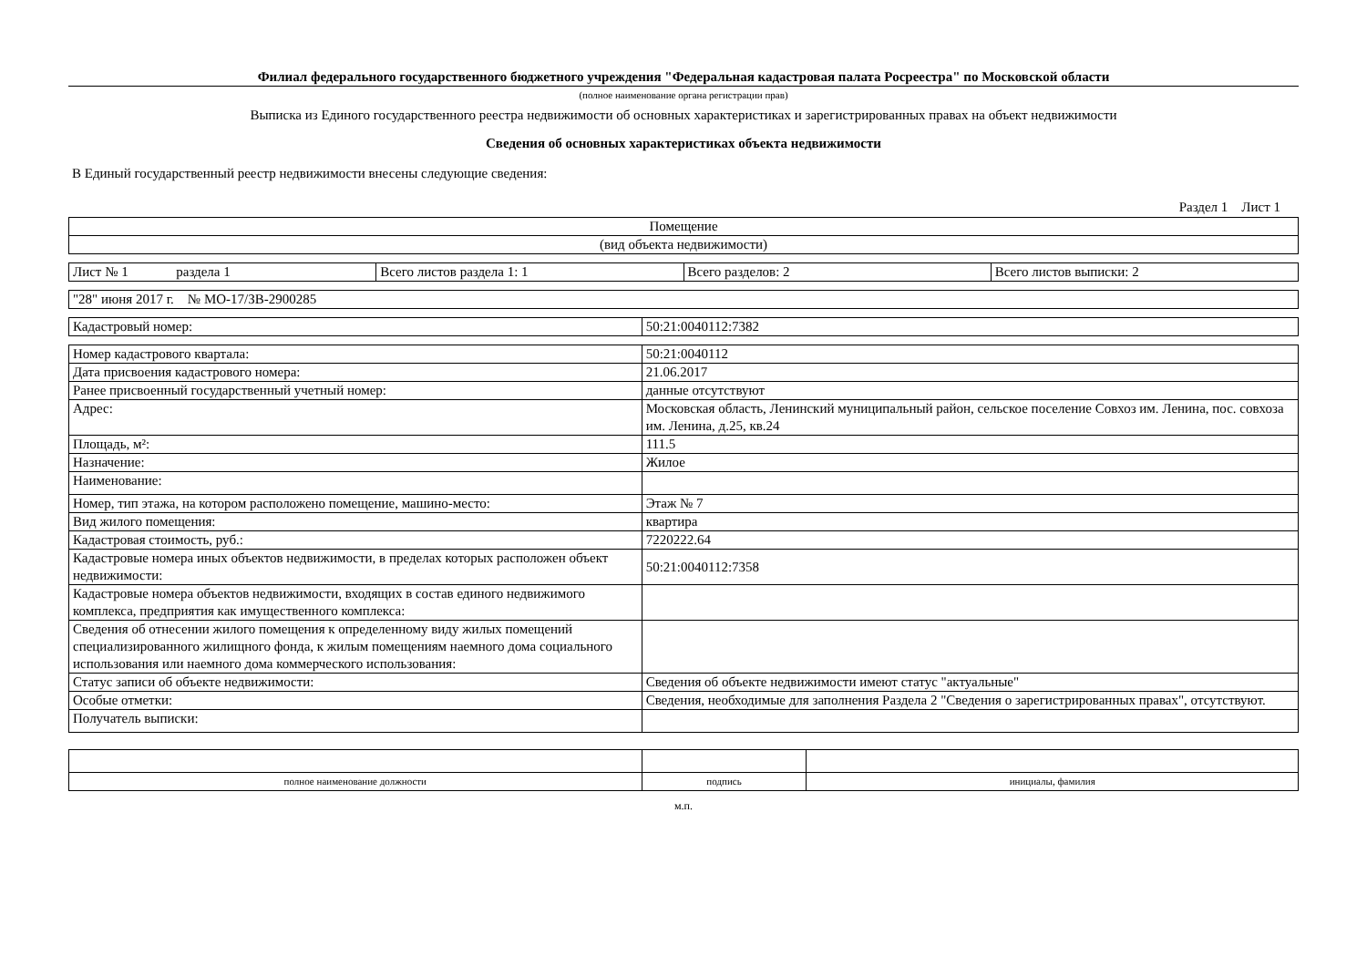Филиал федерального государственного бюджетного учреждения "Федеральная кадастровая палата Росреестра" по Московской области
(полное наименование органа регистрации прав)
Выписка из Единого государственного реестра недвижимости об основных характеристиках и зарегистрированных правах на объект недвижимости
Сведения об основных характеристиках объекта недвижимости
В Единый государственный реестр недвижимости внесены следующие сведения:
Раздел 1 Лист 1
| Помещение |
| (вид объекта недвижимости) |
| Лист № 1 раздела 1 | Всего листов раздела 1: 1 | Всего разделов: 2 | Всего листов выписки: 2 |
| "28" июня 2017 г. № МО-17/ЗВ-2900285 |
| Кадастровый номер: | 50:21:0040112:7382 |
| Номер кадастрового квартала: | 50:21:0040112 |
| Дата присвоения кадастрового номера: | 21.06.2017 |
| Ранее присвоенный государственный учетный номер: | данные отсутствуют |
| Адрес: | Московская область, Ленинский муниципальный район, сельское поселение Совхоз им. Ленина, пос. совхоза им. Ленина, д.25, кв.24 |
| Площадь, м²: | 111.5 |
| Назначение: | Жилое |
| Наименование: | |
| Номер, тип этажа, на котором расположено помещение, машино-место: | Этаж № 7 |
| Вид жилого помещения: | квартира |
| Кадастровая стоимость, руб.: | 7220222.64 |
| Кадастровые номера иных объектов недвижимости, в пределах которых расположен объект недвижимости: | 50:21:0040112:7358 |
| Кадастровые номера объектов недвижимости, входящих в состав единого недвижимого комплекса, предприятия как имущественного комплекса: | |
| Сведения об отнесении жилого помещения к определенному виду жилых помещений специализированного жилищного фонда, к жилым помещениям наемного дома социального использования или наемного дома коммерческого использования: | |
| Статус записи об объекте недвижимости: | Сведения об объекте недвижимости имеют статус "актуальные" |
| Особые отметки: | Сведения, необходимые для заполнения Раздела 2 "Сведения о зарегистрированных правах", отсутствуют. |
| Получатель выписки: | |
| полное наименование должности | подпись | инициалы, фамилия |
м.п.